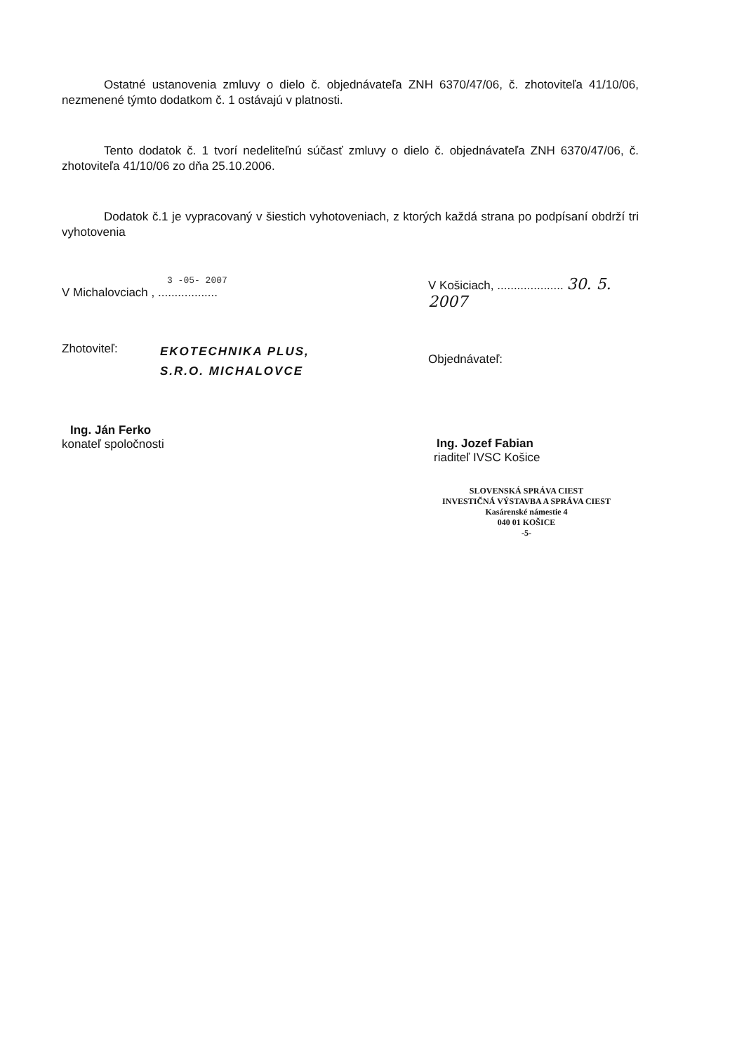Ostatné ustanovenia zmluvy o dielo č. objednávateľa ZNH 6370/47/06, č. zhotoviteľa 41/10/06, nezmenené týmto dodatkom č. 1 ostávajú v platnosti.
Tento dodatok č. 1 tvorí nedeliteľnú súčasť zmluvy o dielo č. objednávateľa ZNH 6370/47/06, č. zhotoviteľa 41/10/06 zo dňa 25.10.2006.
Dodatok č.1 je vypracovaný v šiestich vyhotoveniach, z ktorých každá strana po podpísaní obdrží tri vyhotovenia
3 -05- 2007
V Michalovciach , ..................
Zhotoviteľ:
EKOTECHNIKA PLUS,
S.R.O. MICHALOVCE
Ing. Ján Ferko
konateľ spoločnosti
V Košiciach, .................... 30. 5. 2007
Objednávateľ:
Ing. Jozef Fabian
riaditeľ IVSC Košice
SLOVENSKÁ SPRÁVA CIEST
INVESTIČNÁ VÝSTAVBA A SPRÁVA CIEST
Kasárenské námestie 4
040 01 KOŠICE
-5-